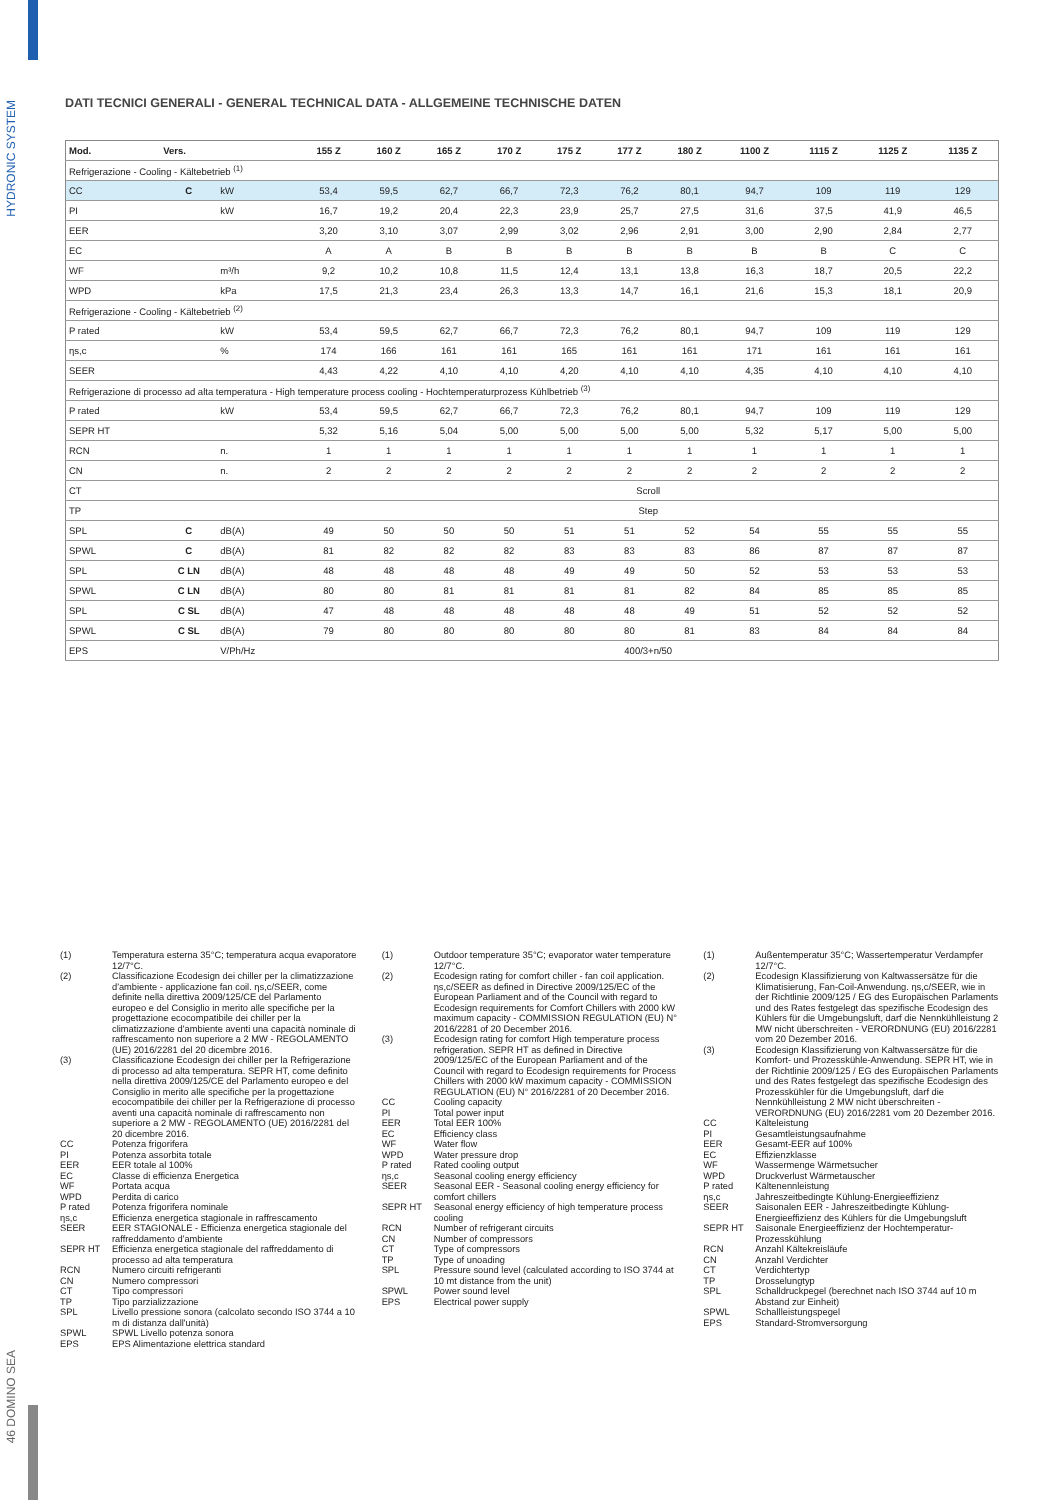DATI TECNICI GENERALI - GENERAL TECHNICAL DATA - ALLGEMEINE TECHNISCHE DATEN
| Mod. | Vers. | | 155 Z | 160 Z | 165 Z | 170 Z | 175 Z | 177 Z | 180 Z | 1100 Z | 1115 Z | 1125 Z | 1135 Z |
| --- | --- | --- | --- | --- | --- | --- | --- | --- | --- | --- | --- | --- | --- |
| Refrigerazione - Cooling - Kältebetrieb <sup>(1)</sup> | | | | | | | | | | | | | |
| CC | C | kW | 53,4 | 59,5 | 62,7 | 66,7 | 72,3 | 76,2 | 80,1 | 94,7 | 109 | 119 | 129 |
| PI | | kW | 16,7 | 19,2 | 20,4 | 22,3 | 23,9 | 25,7 | 27,5 | 31,6 | 37,5 | 41,9 | 46,5 |
| EER | | | 3,20 | 3,10 | 3,07 | 2,99 | 3,02 | 2,96 | 2,91 | 3,00 | 2,90 | 2,84 | 2,77 |
| EC | | | A | A | B | B | B | B | B | B | B | C | C |
| WF | | m³/h | 9,2 | 10,2 | 10,8 | 11,5 | 12,4 | 13,1 | 13,8 | 16,3 | 18,7 | 20,5 | 22,2 |
| WPD | | kPa | 17,5 | 21,3 | 23,4 | 26,3 | 13,3 | 14,7 | 16,1 | 21,6 | 15,3 | 18,1 | 20,9 |
| Refrigerazione - Cooling - Kältebetrieb <sup>(2)</sup> | | | | | | | | | | | | | |
| P rated | | kW | 53,4 | 59,5 | 62,7 | 66,7 | 72,3 | 76,2 | 80,1 | 94,7 | 109 | 119 | 129 |
| ηs,c | | % | 174 | 166 | 161 | 161 | 165 | 161 | 161 | 171 | 161 | 161 | 161 |
| SEER | | | 4,43 | 4,22 | 4,10 | 4,10 | 4,20 | 4,10 | 4,10 | 4,35 | 4,10 | 4,10 | 4,10 |
| Refrigerazione di processo ad alta temperatura - High temperature process cooling - Hochtemperaturprozess Kühlbetrieb <sup>(3)</sup> | | | | | | | | | | | | | |
| P rated | | kW | 53,4 | 59,5 | 62,7 | 66,7 | 72,3 | 76,2 | 80,1 | 94,7 | 109 | 119 | 129 |
| SEPR HT | | | 5,32 | 5,16 | 5,04 | 5,00 | 5,00 | 5,00 | 5,00 | 5,32 | 5,17 | 5,00 | 5,00 |
| RCN | | n. | 1 | 1 | 1 | 1 | 1 | 1 | 1 | 1 | 1 | 1 | 1 |
| CN | | n. | 2 | 2 | 2 | 2 | 2 | 2 | 2 | 2 | 2 | 2 | 2 |
| CT | | | Scroll | | | | | | | | | | |
| TP | | | Step | | | | | | | | | | |
| SPL | C | dB(A) | 49 | 50 | 50 | 50 | 51 | 51 | 52 | 54 | 55 | 55 | 55 |
| SPWL | C | dB(A) | 81 | 82 | 82 | 82 | 83 | 83 | 83 | 86 | 87 | 87 | 87 |
| SPL | C LN | dB(A) | 48 | 48 | 48 | 48 | 49 | 49 | 50 | 52 | 53 | 53 | 53 |
| SPWL | C LN | dB(A) | 80 | 80 | 81 | 81 | 81 | 81 | 82 | 84 | 85 | 85 | 85 |
| SPL | C SL | dB(A) | 47 | 48 | 48 | 48 | 48 | 48 | 49 | 51 | 52 | 52 | 52 |
| SPWL | C SL | dB(A) | 79 | 80 | 80 | 80 | 80 | 80 | 81 | 83 | 84 | 84 | 84 |
| EPS | | V/Ph/Hz | 400/3+n/50 | | | | | | | | | | |
(1) Temperatura esterna 35°C; temperatura acqua evaporatore 12/7°C.
(2) Classificazione Ecodesign dei chiller per la climatizzazione d'ambiente - applicazione fan coil. ηs,c/SEER, come definite nella direttiva 2009/125/CE del Parlamento europeo e del Consiglio in merito alle specifiche per la progettazione ecocompatibile dei chiller per la climatizzazione d'ambiente aventi una capacità nominale di raffrescamento non superiore a 2 MW - REGOLAMENTO (UE) 2016/2281 del 20 dicembre 2016.
(3) Classificazione Ecodesign dei chiller per la Refrigerazione di processo ad alta temperatura. SEPR HT, come definito nella direttiva 2009/125/CE del Parlamento europeo e del Consiglio in merito alle specifiche per la progettazione ecocompatibile dei chiller per la Refrigerazione di processo aventi una capacità nominale di raffrescamento non superiore a 2 MW - REGOLAMENTO (UE) 2016/2281 del 20 dicembre 2016.
CC Potenza frigorifera
PI Potenza assorbita totale
EER EER totale al 100%
EC Classe di efficienza Energetica
WF Portata acqua
WPD Perdita di carico
P rated Potenza frigorifera nominale
ηs,c Efficienza energetica stagionale in raffrescamento
SEER EER STAGIONALE - Efficienza energetica stagionale del raffreddamento d'ambiente
SEPR HT Efficienza energetica stagionale del raffreddamento di processo ad alta temperatura
RCN Numero circuiti refrigeranti
CN Numero compressori
CT Tipo compressori
TP Tipo parzializzazione
SPL Livello pressione sonora (calcolato secondo ISO 3744 a 10 m di distanza dall'unità)
SPWL SPWL Livello potenza sonora
EPS EPS Alimentazione elettrica standard
(1) Outdoor temperature 35°C; evaporator water temperature 12/7°C.
(2) Ecodesign rating for comfort chiller - fan coil application. ηs,c/SEER as defined in Directive 2009/125/EC of the European Parliament and of the Council with regard to Ecodesign requirements for Comfort Chillers with 2000 kW maximum capacity - COMMISSION REGULATION (EU) N° 2016/2281 of 20 December 2016.
(3) Ecodesign rating for comfort High temperature process refrigeration. SEPR HT as defined in Directive 2009/125/EC of the European Parliament and of the Council with regard to Ecodesign requirements for Process Chillers with 2000 kW maximum capacity - COMMISSION REGULATION (EU) N° 2016/2281 of 20 December 2016.
CC Cooling capacity
PI Total power input
EER Total EER 100%
EC Efficiency class
WF Water flow
WPD Water pressure drop
P rated Rated cooling output
ηs,c Seasonal cooling energy efficiency
SEER Seasonal EER - Seasonal cooling energy efficiency for comfort chillers
SEPR HT Seasonal energy efficiency of high temperature process cooling
RCN Number of refrigerant circuits
CN Number of compressors
CT Type of compressors
TP Type of unoading
SPL Pressure sound level (calculated according to ISO 3744 at 10 mt distance from the unit)
SPWL Power sound level
EPS Electrical power supply
(1) Außentemperatur 35°C; Wassertemperatur Verdampfer 12/7°C.
(2) Ecodesign Klassifizierung von Kaltwassersätze für die Klimatisierung, Fan-Coil-Anwendung. ηs,c/SEER, wie in der Richtlinie 2009/125 / EG des Europäischen Parlaments und des Rates festgelegt das spezifische Ecodesign des Kühlers für die Umgebungsluft, darf die Nennkühlleistung 2 MW nicht überschreiten - VERORDNUNG (EU) 2016/2281 vom 20 Dezember 2016.
(3) Ecodesign Klassifizierung von Kaltwassersätze für die Komfort- und Prozesskühle-Anwendung. SEPR HT, wie in der Richtlinie 2009/125 / EG des Europäischen Parlaments und des Rates festgelegt das spezifische Ecodesign des Prozesskühler für die Umgebungsluft, darf die Nennkühlleistung 2 MW nicht überschreiten - VERORDNUNG (EU) 2016/2281 vom 20 Dezember 2016.
CC Kälteleistung
PI Gesamtleistungsaufnahme
EER Gesamt-EER auf 100%
EC Effizienzklasse
WF Wassermenge Wärmetsucher
WPD Druckverlust Wärmetauscher
P rated Kältenennleistung
ηs,c Jahreszeitbedingte Kühlung-Energieeffizienz
SEER Saisonalen EER - Jahreszeitbedingte Kühlung-Energieeffizienz des Kühlers für die Umgebungsluft
SEPR HT Saisonale Energieeffizienz der Hochtemperatur-Prozesskühlung
RCN Anzahl Kältekreisläufe
CN Anzahl Verdichter
CT Verdichtertyp
TP Drosselungtyp
SPL Schalldruckpegel (berechnet nach ISO 3744 auf 10 m Abstand zur Einheit)
SPWL Schallleistungspegel
EPS Standard-Stromversorgung
HYDRONIC SYSTEM
46 DOMINO SEA